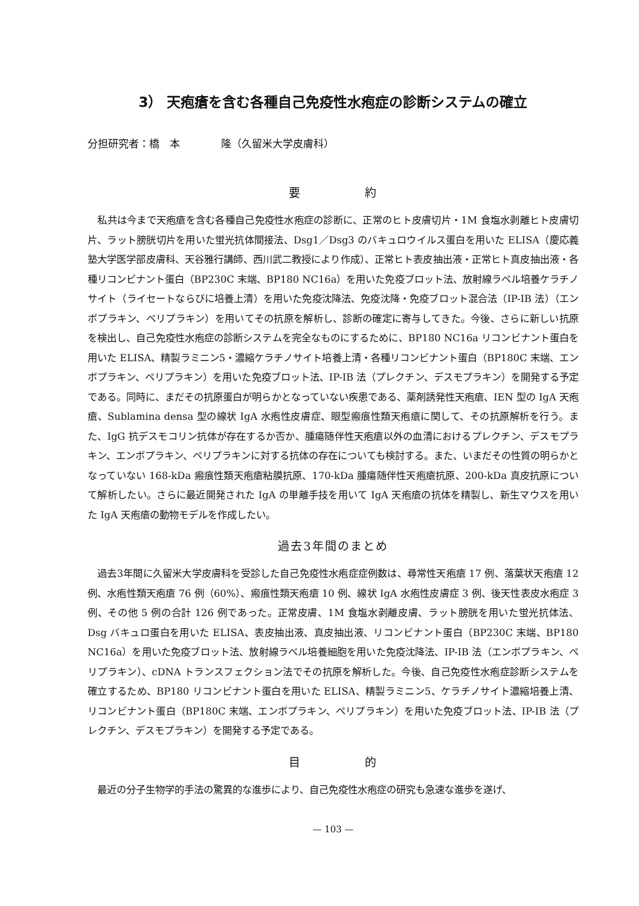3） 天疱瘡を含む各種自己免疫性水疱症の診断システムの確立
分担研究者：橋　本　　　　隆（久留米大学皮膚科）
要　　　　　約
私共は今まで天疱瘡を含む各種自己免疫性水疱症の診断に、正常のヒト皮膚切片・1M 食塩水剥離ヒト皮膚切片、ラット膀胱切片を用いた蛍光抗体間接法、Dsg1／Dsg3 のバキュロウイルス蛋白を用いた ELISA（慶応義塾大学医学部皮膚科、天谷雅行講師、西川武二教授により作成）、正常ヒト表皮抽出液・正常ヒト真皮抽出液・各種リコンビナント蛋白（BP230C 末端、BP180 NC16a）を用いた免疫ブロット法、放射線ラベル培養ケラチノサイト（ライセートならびに培養上清）を用いた免疫沈降法、免疫沈降・免疫ブロット混合法（IP-IB 法）（エンボプラキン、ペリプラキン）を用いてその抗原を解析し、診断の確定に寄与してきた。今後、さらに新しい抗原を検出し、自己免疫性水疱症の診断システムを完全なものにするために、BP180 NC16a リコンビナント蛋白を用いた ELISA、精製ラミニン5・濃縮ケラチノサイト培養上清・各種リコンビナント蛋白（BP180C 末端、エンボプラキン、ペリプラキン）を用いた免疫ブロット法、IP-IB 法（プレクチン、デスモプラキン）を開発する予定である。同時に、まだその抗原蛋白が明らかとなっていない疾患である、薬剤誘発性天疱瘡、IEN 型の IgA 天疱瘡、Sublamina densa 型の線状 IgA 水疱性皮膚症、眼型瘢痕性類天疱瘡に関して、その抗原解析を行う。また、IgG 抗デスモコリン抗体が存在するか否か、腫瘍随伴性天疱瘡以外の血清におけるプレクチン、デスモプラキン、エンボプラキン、ペリプラキンに対する抗体の存在についても検討する。また、いまだその性質の明らかとなっていない 168-kDa 瘢痕性類天疱瘡粘膜抗原、170-kDa 腫瘍随伴性天疱瘡抗原、200-kDa 真皮抗原について解析したい。さらに最近開発された IgA の単離手技を用いて IgA 天疱瘡の抗体を精製し、新生マウスを用いた IgA 天疱瘡の動物モデルを作成したい。
過去3年間のまとめ
過去3年間に久留米大学皮膚科を受診した自己免疫性水疱症症例数は、尋常性天疱瘡 17 例、落葉状天疱瘡 12 例、水疱性類天疱瘡 76 例（60%）、瘢痕性類天疱瘡 10 例、線状 IgA 水疱性皮膚症 3 例、後天性表皮水疱症 3 例、その他 5 例の合計 126 例であった。正常皮膚、1M 食塩水剥離皮膚、ラット膀胱を用いた蛍光抗体法、Dsg バキュロ蛋白を用いた ELISA、表皮抽出液、真皮抽出液、リコンビナント蛋白（BP230C 末端、BP180 NC16a）を用いた免疫ブロット法、放射線ラベル培養細胞を用いた免疫沈降法、IP-IB 法（エンボプラキン、ペリプラキン）、cDNA トランスフェクション法でその抗原を解析した。今後、自己免疫性水疱症診断システムを確立するため、BP180 リコンビナント蛋白を用いた ELISA、精製ラミニン5、ケラチノサイト濃縮培養上清、リコンビナント蛋白（BP180C 末端、エンボプラキン、ペリプラキン）を用いた免疫ブロット法、IP-IB 法（プレクチン、デスモプラキン）を開発する予定である。
目　　　　　的
最近の分子生物学的手法の驚異的な進歩により、自己免疫性水疱症の研究も急速な進歩を遂げ、
— 103 —